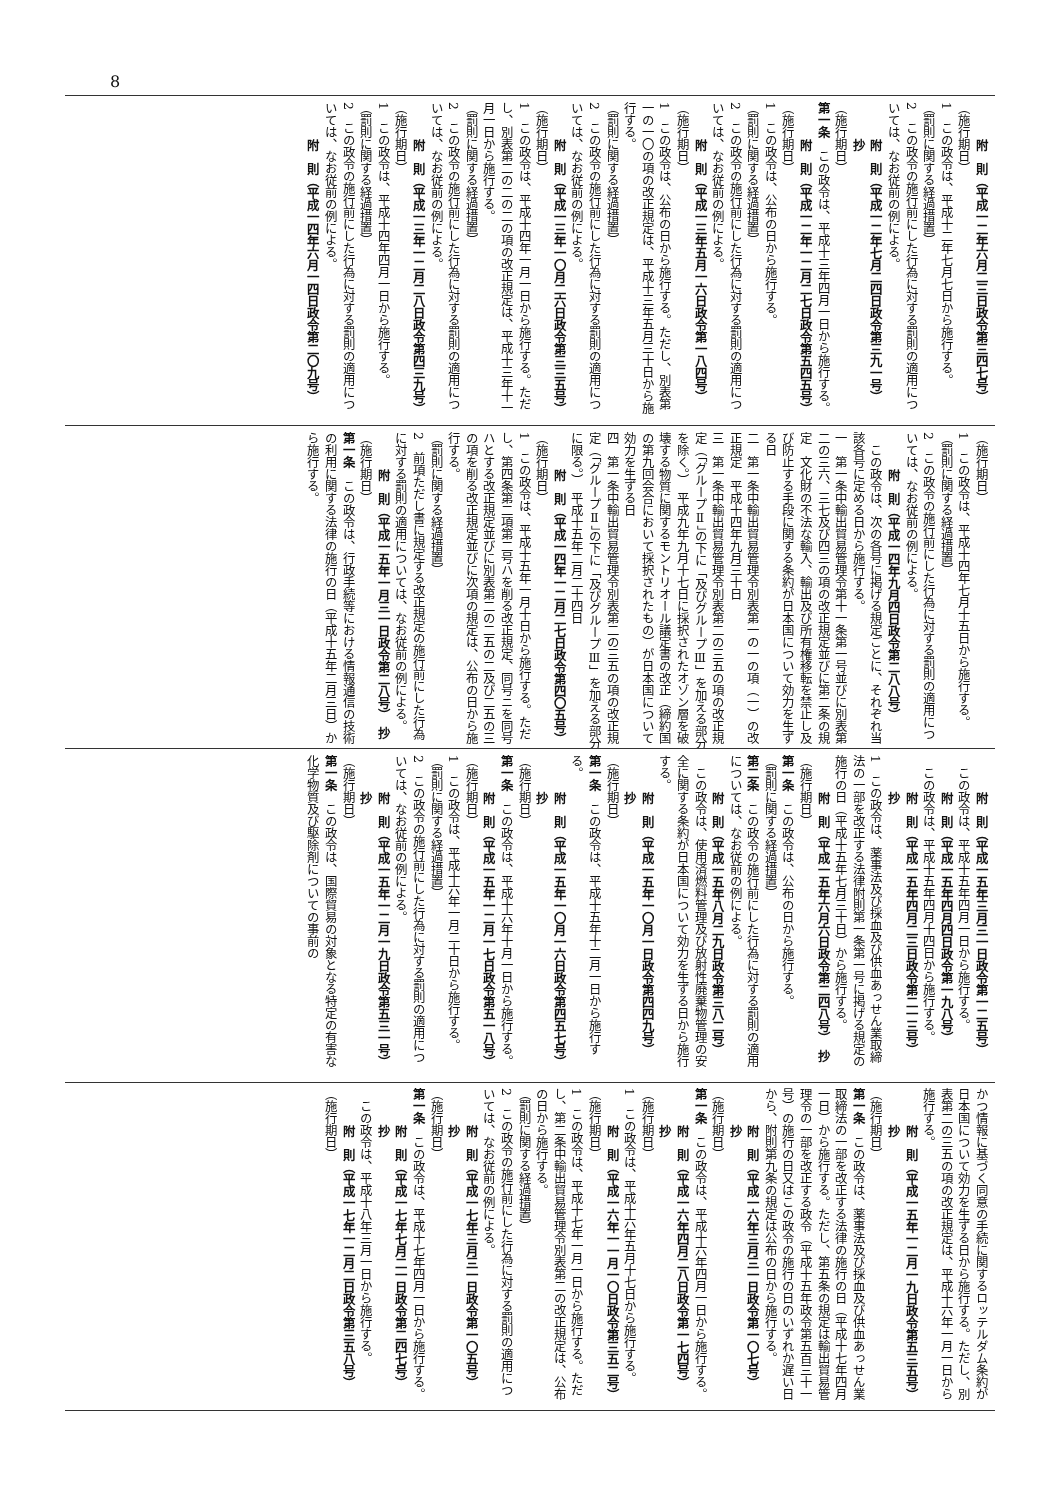8
附　則（平成一二年六月二三日政令第三四七号）
（施行期日）
1　この政令は、平成十二年七月七日から施行する。
（罰則に関する経過措置）
2　この政令の施行前にした行為に対する罰則の適用については、なお従前の例による。
附　則（平成一二年七月二四日政令第三九一号）　抄
（施行期日）
第一条　この政令は、平成十三年四月一日から施行する。
附　則（平成一二年一二月二七日政令第五四五号）
（施行期日）
1　この政令は、公布の日から施行する。
（罰則に関する経過措置）
2　この政令の施行前にした行為に対する罰則の適用については、なお従前の例による。
附　則（平成一三年五月一六日政令第一八四号）
（施行期日）
1　この政令は、公布の日から施行する。ただし、別表第一の一〇の項の改正規定は、平成十三年五月三十日から施行する。
（罰則に関する経過措置）
2　この政令の施行前にした行為に対する罰則の適用については、なお従前の例による。
附　則（平成一三年一〇月二六日政令第三三五号）
（施行期日）
1　この政令は、平成十四年一月一日から施行する。ただし、別表第二の二の二の項の改正規定は、平成十三年十一月一日から施行する。
（罰則に関する経過措置）
2　この政令の施行前にした行為に対する罰則の適用については、なお従前の例による。
附　則（平成一三年一二月二八日政令第四三九号）
（施行期日）
1　この政令は、平成十四年四月一日から施行する。
（罰則に関する経過措置）
2　この政令の施行前にした行為に対する罰則の適用については、なお従前の例による。
附　則（平成一四年六月一四日政令第二〇九号）
（施行期日）
1　この政令は、平成十四年七月十五日から施行する。
（罰則に関する経過措置）
2　この政令の施行前にした行為に対する罰則の適用については、なお従前の例による。
附　則（平成一四年九月四日政令第二八八号）
　この政令は、次の各号に掲げる規定ごとに、それぞれ当該各号に定める日から施行する。
一　第一条中輸出貿易管理令第十一条第一号並びに別表第二の三六、三七及び四三の項の改正規定並びに第二条の規定　文化財の不法な輸入、輸出及び所有権移転を禁止し及び防止する手段に関する条約が日本国について効力を生ずる日
二　第一条中輸出貿易管理令別表第一の一の項（一）の改正規定　平成十四年九月三十日
三　第一条中輸出貿易管理令別表第二の三五の項の改正規定（「グループⅡ」の下に「及びグループⅢ」を加える部分を除く。）　平成九年九月十七日に採択されたオゾン層を破壊する物質に関するモントリオール議定書の改正（締約国の第九回会合において採択されたもの）が日本国について効力を生ずる日
四　第一条中輸出貿易管理令別表第二の三五の項の改正規定（「グループⅡ」の下に「及びグループⅢ」を加える部分に限る。）　平成十五年二月二十四日
附　則（平成一四年一二月二七日政令第四〇五号）
（施行期日）
1　この政令は、平成十五年一月十日から施行する。ただし、第四条第二項第二号ハを削る改正規定、同号ニを同号ハとする改正規定並びに別表第二の二五の二及び二五の三の項を削る改正規定並びに次項の規定は、公布の日から施行する。
（罰則に関する経過措置）
2　前項ただし書に規定する改正規定の施行前にした行為に対する罰則の適用については、なお従前の例による。
附　則（平成一五年一月三一日政令第二八号）　抄
（施行期日）
第一条　この政令は、行政手続等における情報通信の技術の利用に関する法律の施行の日（平成十五年二月三日）から施行する。
附　則（平成一五年三月三一日政令第一二五号）
　この政令は、平成十五年四月一日から施行する。
附　則（平成一五年四月四日政令第一九八号）
　この政令は、平成十五年四月十四日から施行する。
附　則（平成一五年四月二三日政令第二一三号）　抄
1　この政令は、薬事法及び採血及び供血あっせん業取締法の一部を改正する法律附則第一条第一号に掲げる規定の施行の日（平成十五年七月三十日）から施行する。
附　則（平成一五年六月六日政令第二四八号）　抄
（施行期日）
第一条　この政令は、公布の日から施行する。
（罰則に関する経過措置）
第二条　この政令の施行前にした行為に対する罰則の適用については、なお従前の例による。
附　則（平成一五年八月二九日政令第三八二号）
　この政令は、使用済燃料管理及び放射性廃棄物管理の安全に関する条約が日本国について効力を生ずる日から施行する。
附　則（平成一五年一〇月一日政令第四四九号）　抄
（施行期日）
第一条　この政令は、平成十五年十二月一日から施行する。
附　則（平成一五年一〇月一六日政令第四五七号）　抄
（施行期日）
第一条　この政令は、平成十六年十月一日から施行する。
附　則（平成一五年一二月一七日政令第五一八号）
（施行期日）
1　この政令は、平成十六年一月二十日から施行する。
（罰則に関する経過措置）
2　この政令の施行前にした行為に対する罰則の適用については、なお従前の例による。
附　則（平成一五年一二月一九日政令第五三一号）　抄
（施行期日）
第一条　この政令は、国際貿易の対象となる特定の有害な化学物質及び駆除剤についての事前の
かつ情報に基づく同意の手続に関するロッテルダム条約が日本国について効力を生ずる日から施行する。ただし、別表第二の三五の項の改正規定は、平成十六年一月一日から施行する。
附　則（平成一五年一二月一九日政令第五三五号）　抄
（施行期日）
第一条　この政令は、薬事法及び採血及び供血あっせん業取締法の一部を改正する法律の施行の日（平成十七年四月一日）から施行する。ただし、第五条の規定は輸出貿易管理令の一部を改正する政令（平成十五年政令第五百三十一号）の施行の日又はこの政令の施行の日のいずれか遅い日から、附則第九条の規定は公布の日から施行する。
附　則（平成一六年三月三一日政令第一〇七号）　抄
（施行期日）
第一条　この政令は、平成十六年四月一日から施行する。
附　則（平成一六年四月二八日政令第一七四号）　抄
（施行期日）
1　この政令は、平成十六年五月十七日から施行する。
附　則（平成一六年一一月一〇日政令第三五二号）
（施行期日）
1　この政令は、平成十七年一月一日から施行する。ただし、第二条中輸出貿易管理令別表第二の改正規定は、公布の日から施行する。
（罰則に関する経過措置）
2　この政令の施行前にした行為に対する罰則の適用については、なお従前の例による。
附　則（平成一七年三月三一日政令第一〇五号）　抄
（施行期日）
第一条　この政令は、平成十七年四月一日から施行する。
附　則（平成一七年七月二一日政令第二四七号）　抄
　この政令は、平成十八年三月一日から施行する。
附　則（平成一七年一二月二日政令第三五八号）
（施行期日）